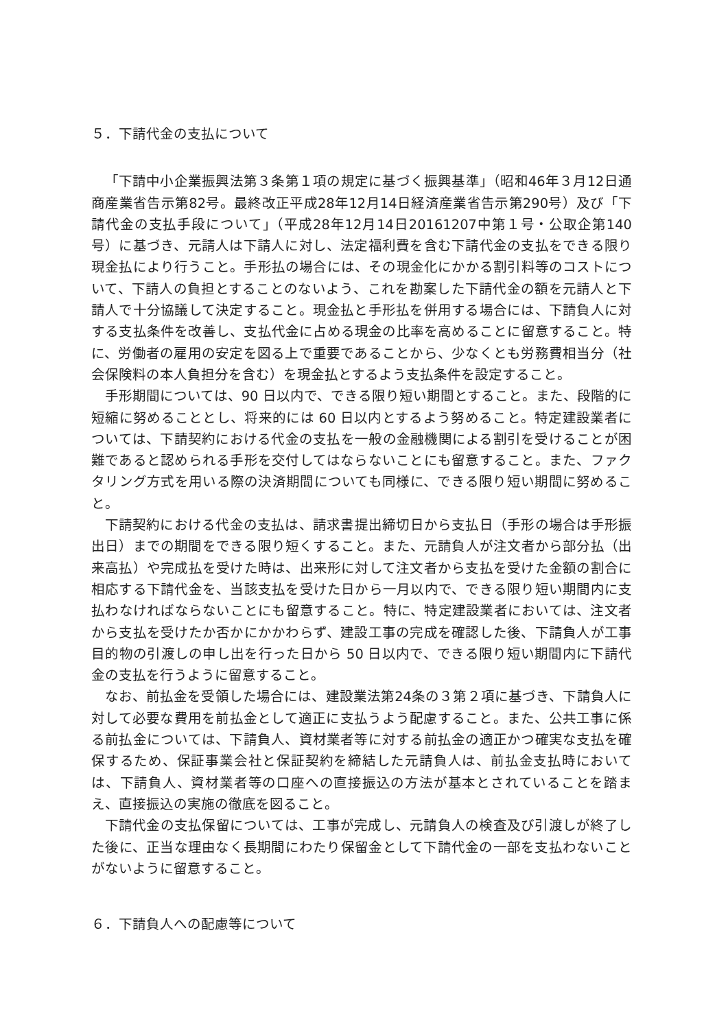５．下請代金の支払について
「下請中小企業振興法第３条第１項の規定に基づく振興基準」（昭和46年３月12日通商産業省告示第82号。最終改正平成28年12月14日経済産業省告示第290号）及び「下請代金の支払手段について」（平成28年12月14日20161207中第１号・公取企第140号）に基づき、元請人は下請人に対し、法定福利費を含む下請代金の支払をできる限り現金払により行うこと。手形払の場合には、その現金化にかかる割引料等のコストについて、下請人の負担とすることのないよう、これを勘案した下請代金の額を元請人と下請人で十分協議して決定すること。現金払と手形払を併用する場合には、下請負人に対する支払条件を改善し、支払代金に占める現金の比率を高めることに留意すること。特に、労働者の雇用の安定を図る上で重要であることから、少なくとも労務費相当分（社会保険料の本人負担分を含む）を現金払とするよう支払条件を設定すること。
手形期間については、90 日以内で、できる限り短い期間とすること。また、段階的に短縮に努めることとし、将来的には 60 日以内とするよう努めること。特定建設業者については、下請契約における代金の支払を一般の金融機関による割引を受けることが困難であると認められる手形を交付してはならないことにも留意すること。また、ファクタリング方式を用いる際の決済期間についても同様に、できる限り短い期間に努めること。
下請契約における代金の支払は、請求書提出締切日から支払日（手形の場合は手形振出日）までの期間をできる限り短くすること。また、元請負人が注文者から部分払（出来高払）や完成払を受けた時は、出来形に対して注文者から支払を受けた金額の割合に相応する下請代金を、当該支払を受けた日から一月以内で、できる限り短い期間内に支払わなければならないことにも留意すること。特に、特定建設業者においては、注文者から支払を受けたか否かにかかわらず、建設工事の完成を確認した後、下請負人が工事目的物の引渡しの申し出を行った日から 50 日以内で、できる限り短い期間内に下請代金の支払を行うように留意すること。
なお、前払金を受領した場合には、建設業法第24条の３第２項に基づき、下請負人に対して必要な費用を前払金として適正に支払うよう配慮すること。また、公共工事に係る前払金については、下請負人、資材業者等に対する前払金の適正かつ確実な支払を確保するため、保証事業会社と保証契約を締結した元請負人は、前払金支払時においては、下請負人、資材業者等の口座への直接振込の方法が基本とされていることを踏まえ、直接振込の実施の徹底を図ること。
下請代金の支払保留については、工事が完成し、元請負人の検査及び引渡しが終了した後に、正当な理由なく長期間にわたり保留金として下請代金の一部を支払わないことがないように留意すること。
６．下請負人への配慮等について